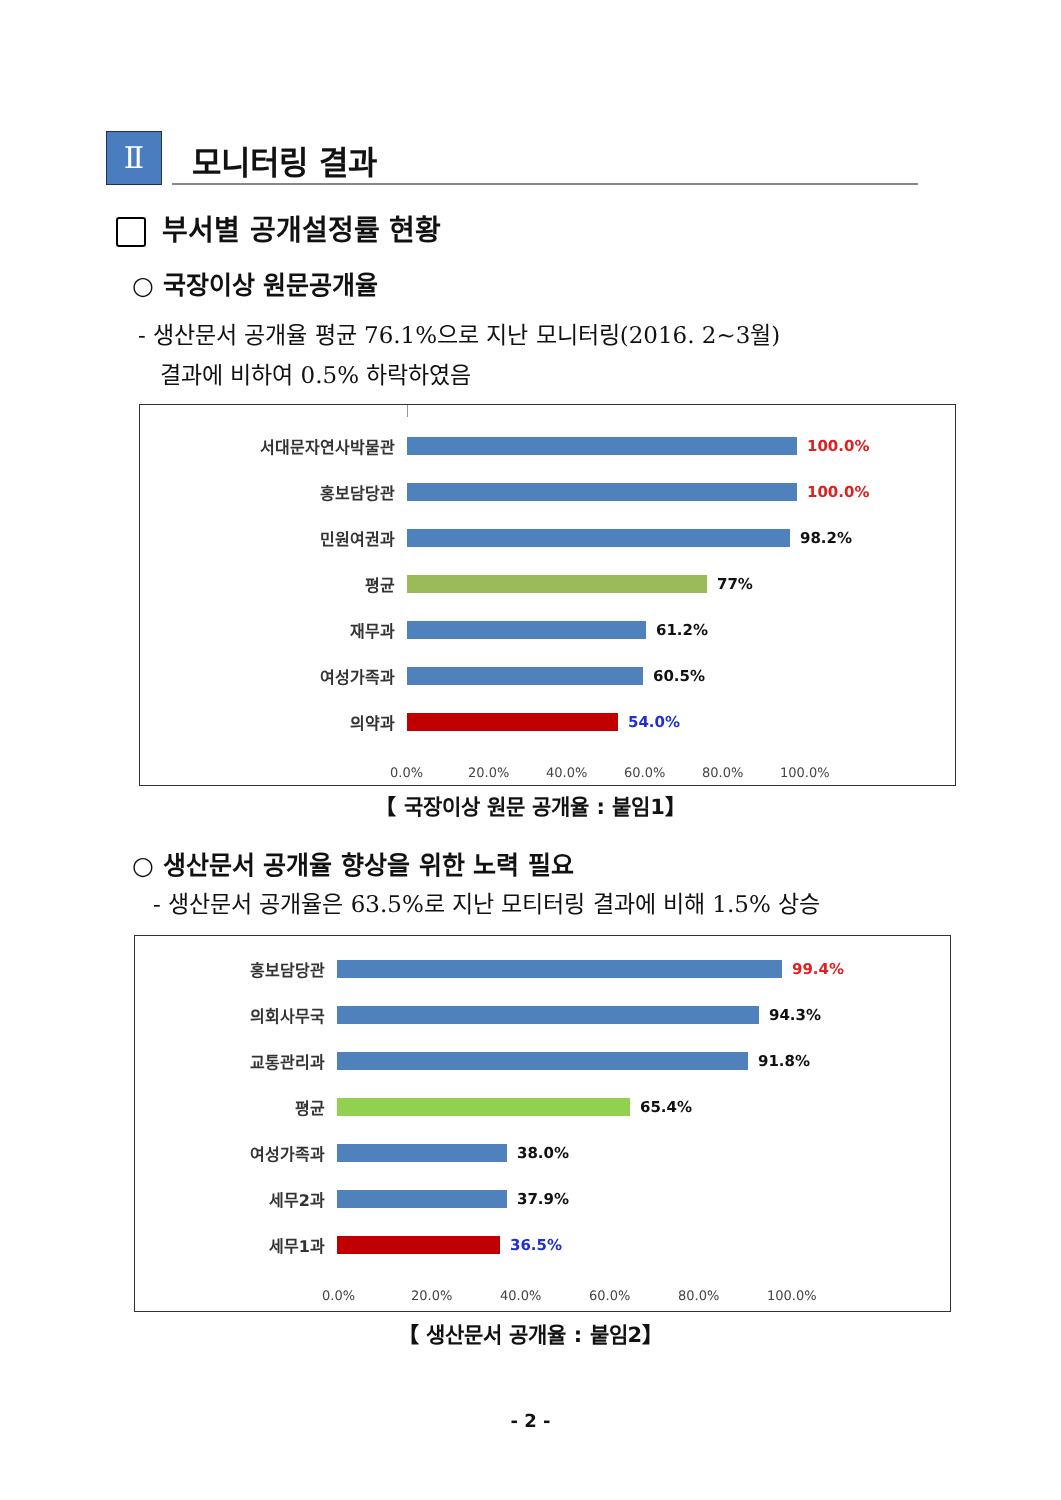Ⅱ
모니터링 결과
부서별 공개설정률 현황
○ 국장이상 원문공개율
- 생산문서 공개율 평균 76.1%으로 지난 모니터링(2016. 2~3월)
결과에 비하여 0.5% 하락하였음
서대문자연사박물관 100.0%
홍보담당관 100.0%
민원여권과 98.2%
평균 77%
재무과 61.2%
여성가족과 60.5%
의약과 54.0%
0.0% 20.0% 40.0% 60.0% 80.0% 100.0%
【 국장이상 원문 공개율 : 붙임1】
○ 생산문서 공개율 향상을 위한 노력 필요
- 생산문서 공개율은 63.5%로 지난 모티터링 결과에 비해 1.5% 상승
홍보담당관 99.4%
의회사무국 94.3%
교통관리과 91.8%
평균 65.4%
여성가족과 38.0%
세무2과 37.9%
세무1과 36.5%
0.0% 20.0% 40.0% 60.0% 80.0% 100.0%
【 생산문서 공개율 : 붙임2】
- 2 -